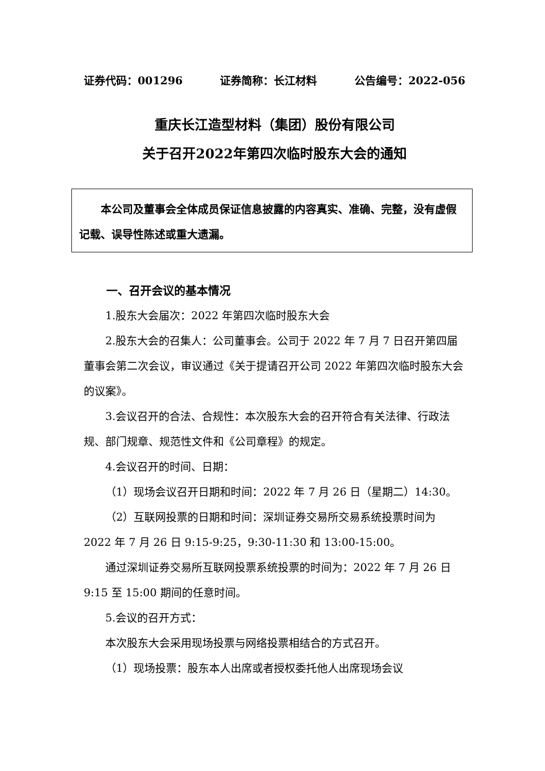证券代码：001296 证券简称：长江材料 公告编号：2022-056
重庆长江造型材料（集团）股份有限公司
关于召开2022年第四次临时股东大会的通知
本公司及董事会全体成员保证信息披露的内容真实、准确、完整，没有虚假记载、误导性陈述或重大遗漏。
一、召开会议的基本情况
1.股东大会届次：2022 年第四次临时股东大会
2.股东大会的召集人：公司董事会。公司于 2022 年 7 月 7 日召开第四届董事会第二次会议，审议通过《关于提请召开公司 2022 年第四次临时股东大会的议案》。
3.会议召开的合法、合规性：本次股东大会的召开符合有关法律、行政法规、部门规章、规范性文件和《公司章程》的规定。
4.会议召开的时间、日期：
（1）现场会议召开日期和时间：2022 年 7 月 26 日（星期二）14:30。
（2）互联网投票的日期和时间：深圳证券交易所交易系统投票时间为 2022 年 7 月 26 日 9:15-9:25，9:30-11:30 和 13:00-15:00。
通过深圳证券交易所互联网投票系统投票的时间为：2022 年 7 月 26 日 9:15 至 15:00 期间的任意时间。
5.会议的召开方式：
本次股东大会采用现场投票与网络投票相结合的方式召开。
（1）现场投票：股东本人出席或者授权委托他人出席现场会议